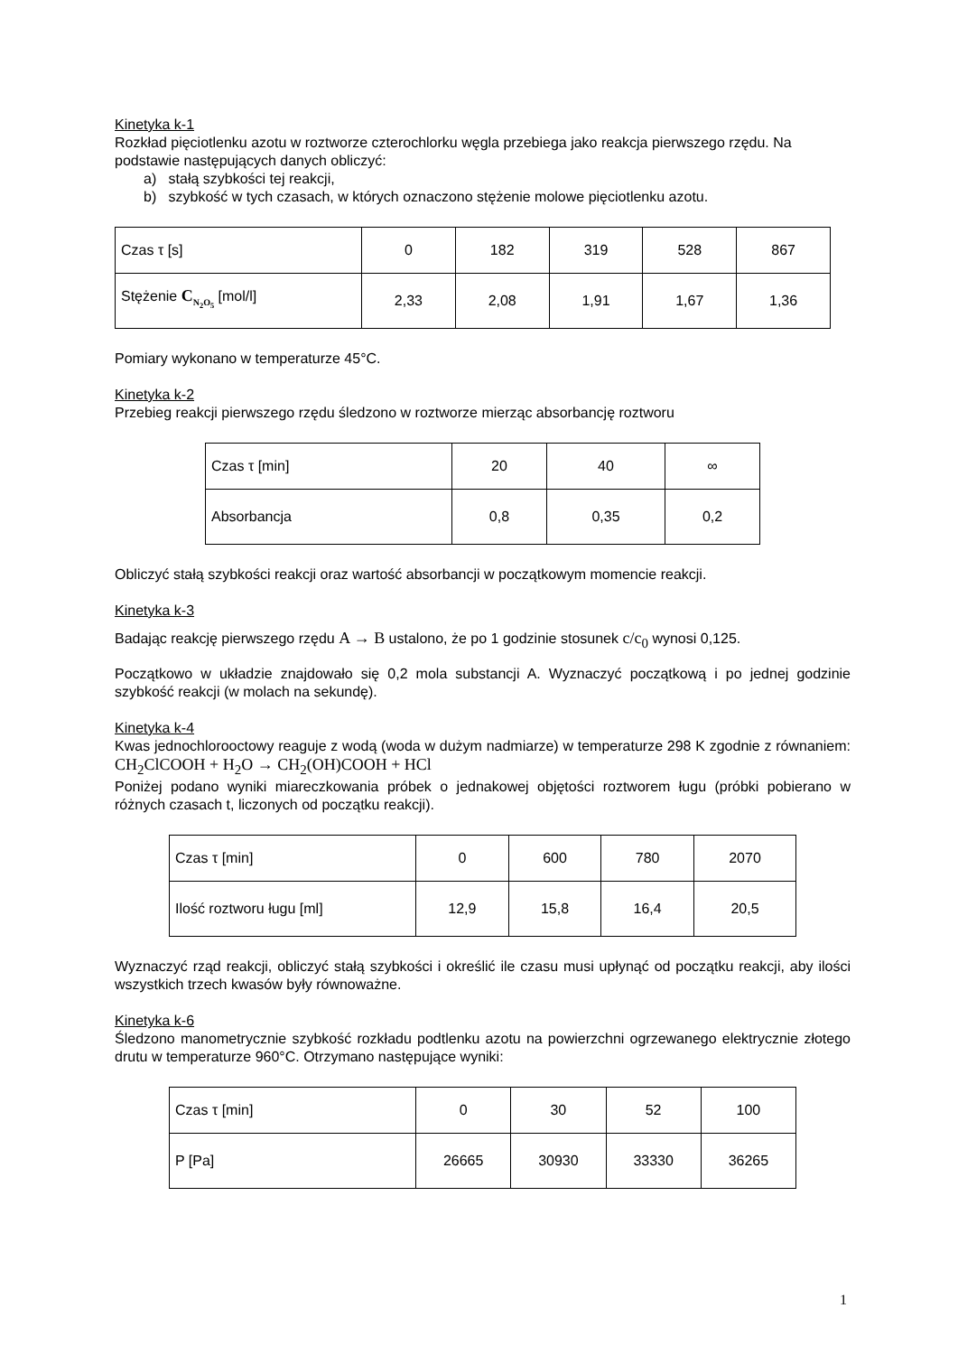Kinetyka k-1
Rozkład pięciotlenku azotu w roztworze czterochlorku węgla przebiega jako reakcja pierwszego rzędu. Na podstawie następujących danych obliczyć:
a) stałą szybkości tej reakcji,
b) szybkość w tych czasach, w których oznaczono stężenie molowe pięciotlenku azotu.
| Czas τ [s] | 0 | 182 | 319 | 528 | 867 |
| Stężenie C<sub>N<sub>2</sub>O<sub>5</sub></sub> [mol/l] | 2,33 | 2,08 | 1,91 | 1,67 | 1,36 |
Pomiary wykonano w temperaturze 45°C.
Kinetyka k-2
Przebieg reakcji pierwszego rzędu śledzono w roztworze mierząc absorbancję roztworu
| Czas τ [min] | 20 | 40 | ∞ |
| Absorbancja | 0,8 | 0,35 | 0,2 |
Obliczyć stałą szybkości reakcji oraz wartość absorbancji w początkowym momencie reakcji.
Kinetyka k-3
Badając reakcję pierwszego rzędu A → B ustalono, że po 1 godzinie stosunek c/c<sub>0</sub> wynosi 0,125.
Początkowo w układzie znajdowało się 0,2 mola substancji A. Wyznaczyć początkową i po jednej godzinie szybkość reakcji (w molach na sekundę).
Kinetyka k-4
Kwas jednochlorooctowy reaguje z wodą (woda w dużym nadmiarze) w temperaturze 298 K zgodnie z równaniem: CH<sub>2</sub>ClCOOH + H<sub>2</sub>O → CH<sub>2</sub>(OH)COOH + HCl
Poniżej podano wyniki miareczkowania próbek o jednakowej objętości roztworem ługu (próbki pobierano w różnych czasach t, liczonych od początku reakcji).
| Czas τ [min] | 0 | 600 | 780 | 2070 |
| Ilość roztworu ługu [ml] | 12,9 | 15,8 | 16,4 | 20,5 |
Wyznaczyć rząd reakcji, obliczyć stałą szybkości i określić ile czasu musi upłynąć od początku reakcji, aby ilości wszystkich trzech kwasów były równoważne.
Kinetyka k-6
Śledzono manometrycznie szybkość rozkładu podtlenku azotu na powierzchni ogrzewanego elektrycznie złotego drutu w temperaturze 960°C. Otrzymano następujące wyniki:
| Czas τ [min] | 0 | 30 | 52 | 100 |
| P [Pa] | 26665 | 30930 | 33330 | 36265 |
1